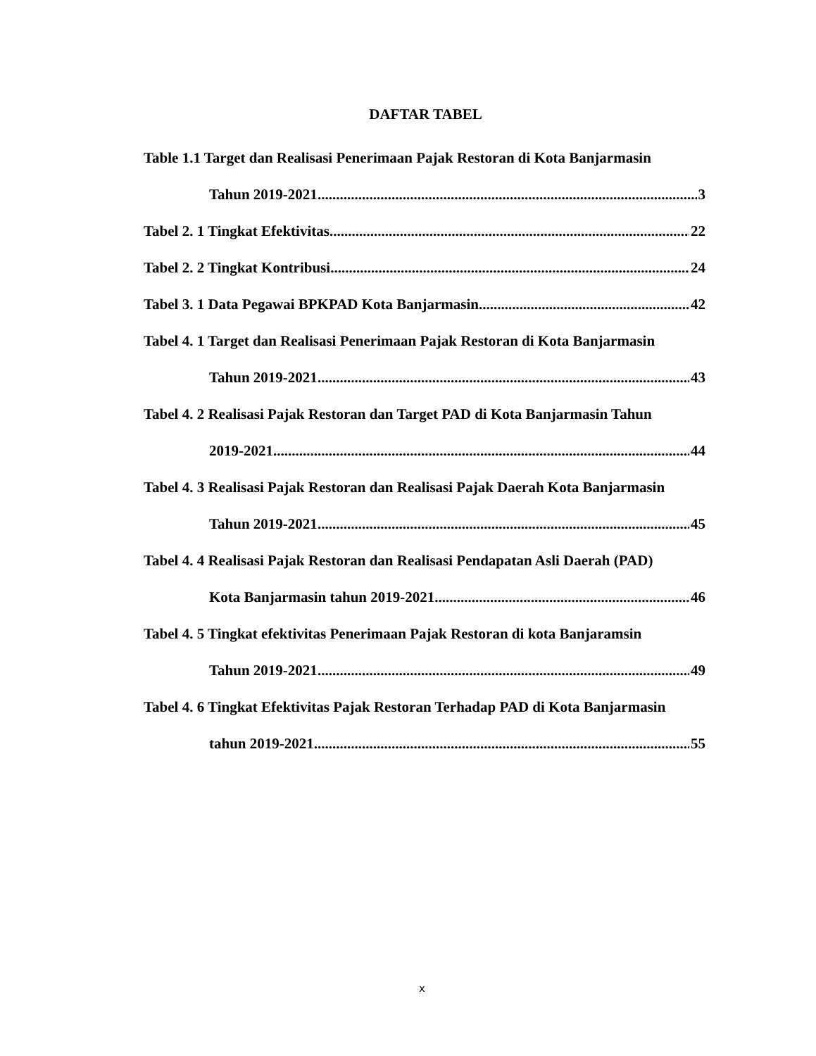DAFTAR TABEL
Table 1.1 Target dan Realisasi Penerimaan Pajak Restoran di Kota Banjarmasin
Tahun 2019-2021 3
Tabel 2. 1 Tingkat Efektivitas 22
Tabel 2. 2 Tingkat Kontribusi 24
Tabel 3. 1 Data Pegawai BPKPAD Kota Banjarmasin 42
Tabel 4. 1 Target dan Realisasi Penerimaan Pajak Restoran di Kota Banjarmasin
Tahun 2019-2021 43
Tabel 4. 2 Realisasi Pajak Restoran dan Target PAD di Kota Banjarmasin Tahun
2019-2021 44
Tabel 4. 3 Realisasi Pajak Restoran dan Realisasi Pajak Daerah Kota Banjarmasin
Tahun 2019-2021 45
Tabel 4. 4 Realisasi Pajak Restoran dan Realisasi Pendapatan Asli Daerah (PAD)
Kota Banjarmasin tahun 2019-2021 46
Tabel 4. 5 Tingkat efektivitas Penerimaan Pajak Restoran di kota Banjaramsin
Tahun 2019-2021 49
Tabel 4. 6 Tingkat Efektivitas Pajak Restoran Terhadap PAD di Kota Banjarmasin
tahun 2019-2021 55
x